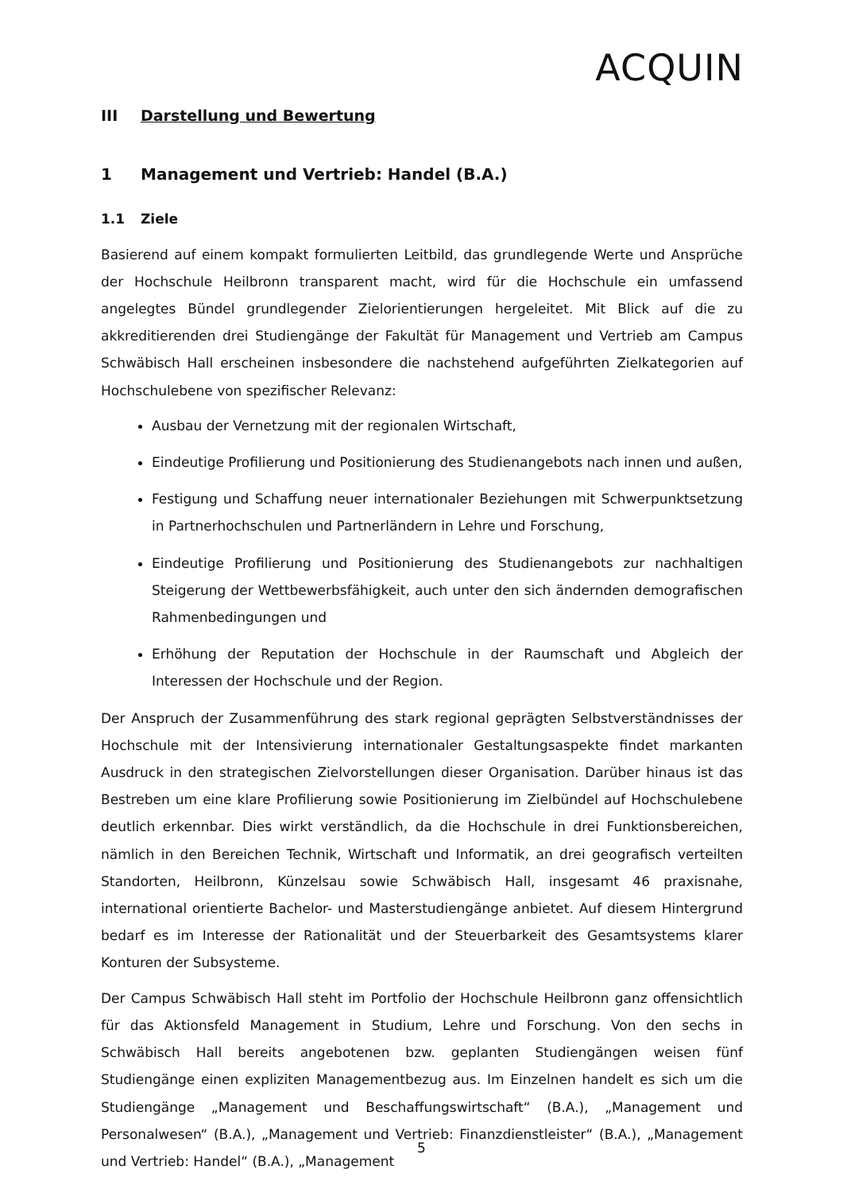ACQUIN
III Darstellung und Bewertung
1 Management und Vertrieb: Handel (B.A.)
1.1 Ziele
Basierend auf einem kompakt formulierten Leitbild, das grundlegende Werte und Ansprüche der Hochschule Heilbronn transparent macht, wird für die Hochschule ein umfassend angelegtes Bündel grundlegender Zielorientierungen hergeleitet. Mit Blick auf die zu akkreditierenden drei Studiengänge der Fakultät für Management und Vertrieb am Campus Schwäbisch Hall erscheinen insbesondere die nachstehend aufgeführten Zielkategorien auf Hochschulebene von spezifischer Relevanz:
Ausbau der Vernetzung mit der regionalen Wirtschaft,
Eindeutige Profilierung und Positionierung des Studienangebots nach innen und außen,
Festigung und Schaffung neuer internationaler Beziehungen mit Schwerpunktsetzung in Partnerhochschulen und Partnerländern in Lehre und Forschung,
Eindeutige Profilierung und Positionierung des Studienangebots zur nachhaltigen Steigerung der Wettbewerbsfähigkeit, auch unter den sich ändernden demografischen Rahmenbedingungen und
Erhöhung der Reputation der Hochschule in der Raumschaft und Abgleich der Interessen der Hochschule und der Region.
Der Anspruch der Zusammenführung des stark regional geprägten Selbstverständnisses der Hochschule mit der Intensivierung internationaler Gestaltungsaspekte findet markanten Ausdruck in den strategischen Zielvorstellungen dieser Organisation. Darüber hinaus ist das Bestreben um eine klare Profilierung sowie Positionierung im Zielbündel auf Hochschulebene deutlich erkennbar. Dies wirkt verständlich, da die Hochschule in drei Funktionsbereichen, nämlich in den Bereichen Technik, Wirtschaft und Informatik, an drei geografisch verteilten Standorten, Heilbronn, Künzelsau sowie Schwäbisch Hall, insgesamt 46 praxisnahe, international orientierte Bachelor- und Masterstudiengänge anbietet. Auf diesem Hintergrund bedarf es im Interesse der Rationalität und der Steuerbarkeit des Gesamtsystems klarer Konturen der Subsysteme.
Der Campus Schwäbisch Hall steht im Portfolio der Hochschule Heilbronn ganz offensichtlich für das Aktionsfeld Management in Studium, Lehre und Forschung. Von den sechs in Schwäbisch Hall bereits angebotenen bzw. geplanten Studiengängen weisen fünf Studiengänge einen expliziten Managementbezug aus. Im Einzelnen handelt es sich um die Studiengänge „Management und Beschaffungswirtschaft“ (B.A.), „Management und Personalwesen“ (B.A.), „Management und Vertrieb: Finanzdienstleister“ (B.A.), „Management und Vertrieb: Handel“ (B.A.), „Management
5